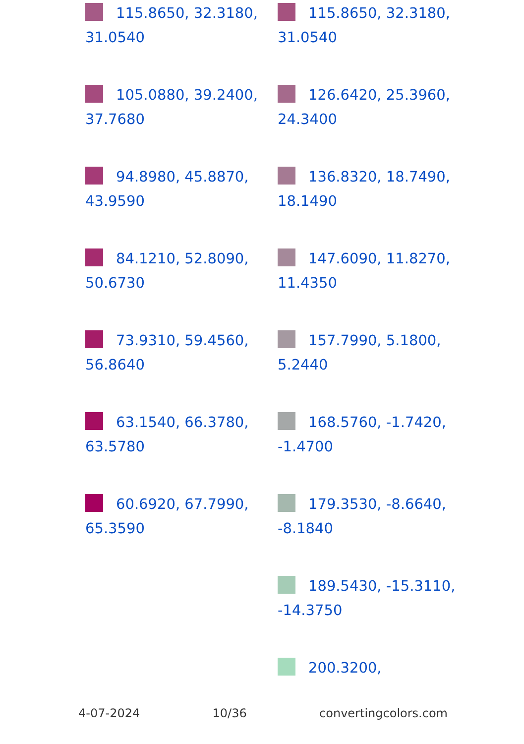115.8650, 32.3180, 31.0540
105.0880, 39.2400, 37.7680
94.8980, 45.8870, 43.9590
84.1210, 52.8090, 50.6730
73.9310, 59.4560, 56.8640
63.1540, 66.3780, 63.5780
60.6920, 67.7990, 65.3590
115.8650, 32.3180, 31.0540
126.6420, 25.3960, 24.3400
136.8320, 18.7490, 18.1490
147.6090, 11.8270, 11.4350
157.7990, 5.1800, 5.2440
168.5760, -1.7420, -1.4700
179.3530, -8.6640, -8.1840
189.5430, -15.3110, -14.3750
200.3200,
4-07-2024 10/36 convertingcolors.com